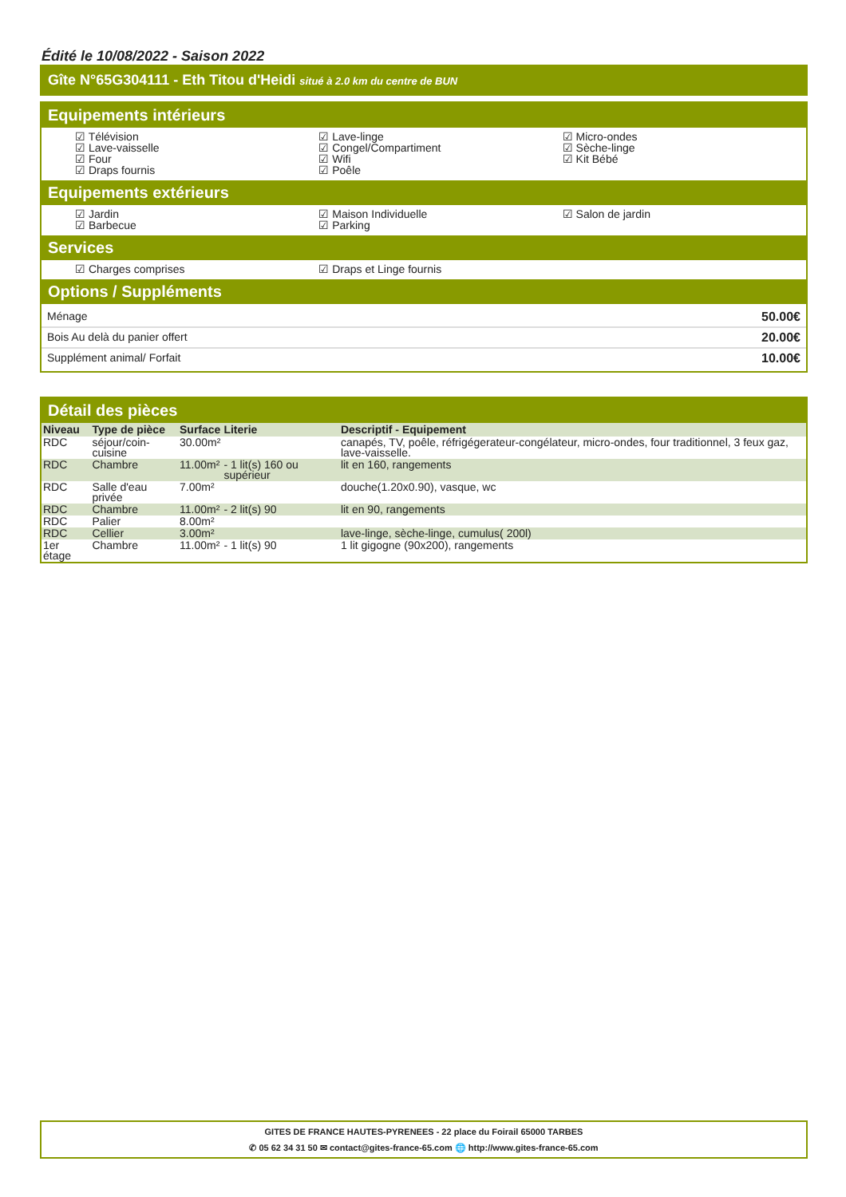Édité le 10/08/2022 - Saison 2022
Gîte N°65G304111 - Eth Titou d'Heidi situé à 2.0 km du centre de BUN
Equipements intérieurs
☑ Télévision
☑ Lave-vaisselle
☑ Four
☑ Draps fournis
☑ Lave-linge
☑ Congel/Compartiment
☑ Wifi
☑ Poêle
☑ Micro-ondes
☑ Sèche-linge
☑ Kit Bébé
Equipements extérieurs
☑ Jardin
☑ Barbecue
☑ Maison Individuelle
☑ Parking
☑ Salon de jardin
Services
☑ Charges comprises
☑ Draps et Linge fournis
Options / Suppléments
Ménage 50.00€
Bois Au delà du panier offert 20.00€
Supplément animal/ Forfait 10.00€
Détail des pièces
| Niveau | Type de pièce | Surface | Literie | Descriptif - Equipement |
| --- | --- | --- | --- | --- |
| RDC | séjour/coin- cuisine | 30.00m² | | canapés, TV, poêle, réfrigégerateur-congélateur, micro-ondes, four traditionnel, 3 feux gaz, lave-vaisselle. |
| RDC | Chambre | 11.00m² | - 1 lit(s) 160 ou supérieur | lit en 160, rangements |
| RDC | Salle d'eau privée | 7.00m² | | douche(1.20x0.90), vasque, wc |
| RDC | Chambre | 11.00m² | - 2 lit(s) 90 | lit en 90, rangements |
| RDC | Palier | 8.00m² | | |
| RDC | Cellier | 3.00m² | | lave-linge, sèche-linge, cumulus( 200l) |
| 1er étage | Chambre | 11.00m² | - 1 lit(s) 90 | 1 lit gigogne (90x200), rangements |
GITES DE FRANCE HAUTES-PYRENEES - 22 place du Foirail 65000 TARBES
✆ 05 62 34 31 50 ✉ contact@gites-france-65.com 🌐 http://www.gites-france-65.com